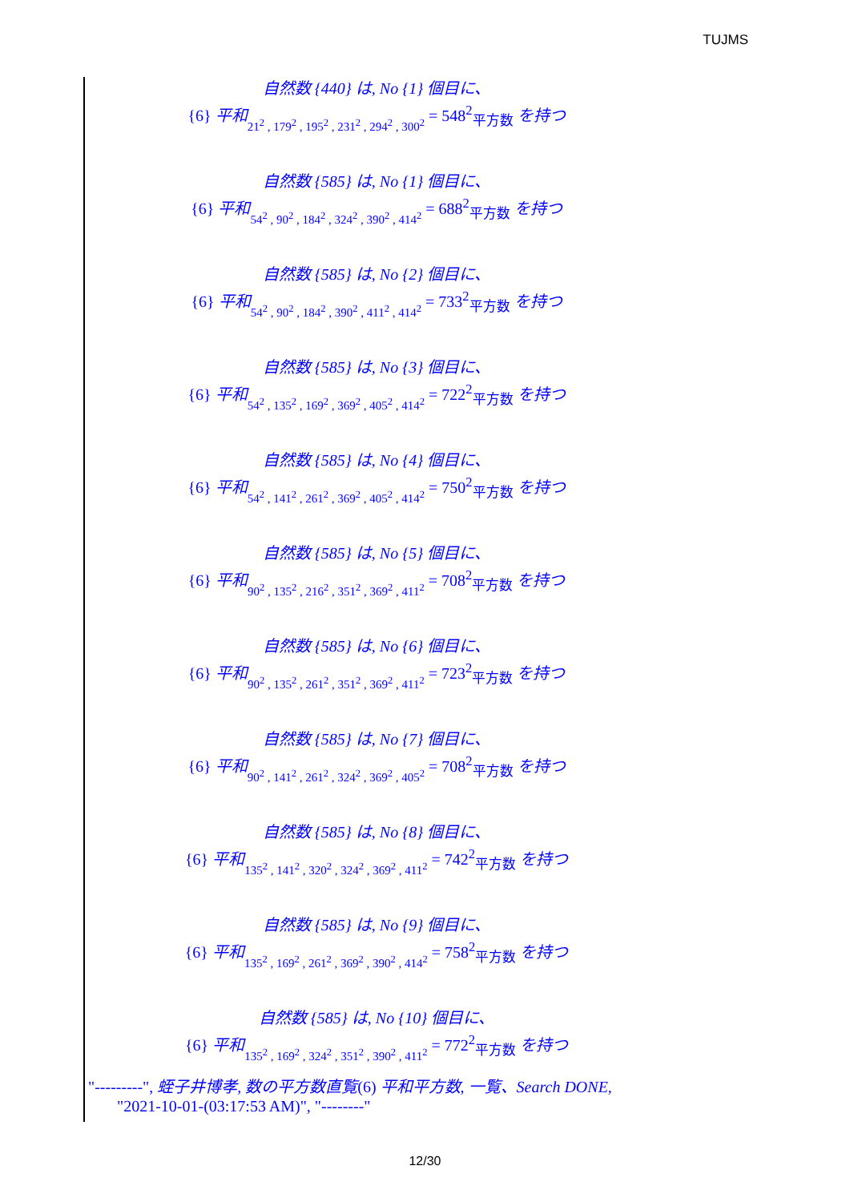TUJMS
自然数 {440} は, No {1} 個目に、
{6} 平和 21<sup>2</sup> , 179<sup>2</sup> , 195<sup>2</sup> , 231<sup>2</sup> , 294<sup>2</sup> , 300<sup>2</sup> = 548<sup>2</sup><sub>平方数</sub> を持つ
自然数 {585} は, No {1} 個目に、
{6} 平和 54<sup>2</sup> , 90<sup>2</sup> , 184<sup>2</sup> , 324<sup>2</sup> , 390<sup>2</sup> , 414<sup>2</sup> = 688<sup>2</sup><sub>平方数</sub> を持つ
自然数 {585} は, No {2} 個目に、
{6} 平和 54<sup>2</sup> , 90<sup>2</sup> , 184<sup>2</sup> , 390<sup>2</sup> , 411<sup>2</sup> , 414<sup>2</sup> = 733<sup>2</sup><sub>平方数</sub> を持つ
自然数 {585} は, No {3} 個目に、
{6} 平和 54<sup>2</sup> , 135<sup>2</sup> , 169<sup>2</sup> , 369<sup>2</sup> , 405<sup>2</sup> , 414<sup>2</sup> = 722<sup>2</sup><sub>平方数</sub> を持つ
自然数 {585} は, No {4} 個目に、
{6} 平和 54<sup>2</sup> , 141<sup>2</sup> , 261<sup>2</sup> , 369<sup>2</sup> , 405<sup>2</sup> , 414<sup>2</sup> = 750<sup>2</sup><sub>平方数</sub> を持つ
自然数 {585} は, No {5} 個目に、
{6} 平和 90<sup>2</sup> , 135<sup>2</sup> , 216<sup>2</sup> , 351<sup>2</sup> , 369<sup>2</sup> , 411<sup>2</sup> = 708<sup>2</sup><sub>平方数</sub> を持つ
自然数 {585} は, No {6} 個目に、
{6} 平和 90<sup>2</sup> , 135<sup>2</sup> , 261<sup>2</sup> , 351<sup>2</sup> , 369<sup>2</sup> , 411<sup>2</sup> = 723<sup>2</sup><sub>平方数</sub> を持つ
自然数 {585} は, No {7} 個目に、
{6} 平和 90<sup>2</sup> , 141<sup>2</sup> , 261<sup>2</sup> , 324<sup>2</sup> , 369<sup>2</sup> , 405<sup>2</sup> = 708<sup>2</sup><sub>平方数</sub> を持つ
自然数 {585} は, No {8} 個目に、
{6} 平和 135<sup>2</sup> , 141<sup>2</sup> , 320<sup>2</sup> , 324<sup>2</sup> , 369<sup>2</sup> , 411<sup>2</sup> = 742<sup>2</sup><sub>平方数</sub> を持つ
自然数 {585} は, No {9} 個目に、
{6} 平和 135<sup>2</sup> , 169<sup>2</sup> , 261<sup>2</sup> , 369<sup>2</sup> , 390<sup>2</sup> , 414<sup>2</sup> = 758<sup>2</sup><sub>平方数</sub> を持つ
自然数 {585} は, No {10} 個目に、
{6} 平和 135<sup>2</sup> , 169<sup>2</sup> , 324<sup>2</sup> , 351<sup>2</sup> , 390<sup>2</sup> , 411<sup>2</sup> = 772<sup>2</sup><sub>平方数</sub> を持つ
"---------", 蛭子井博孝, 数の平方数直覧(6) 平和平方数, 一覧、Search DONE,
"2021-10-01-(03:17:53 AM)", "--------"
12/30